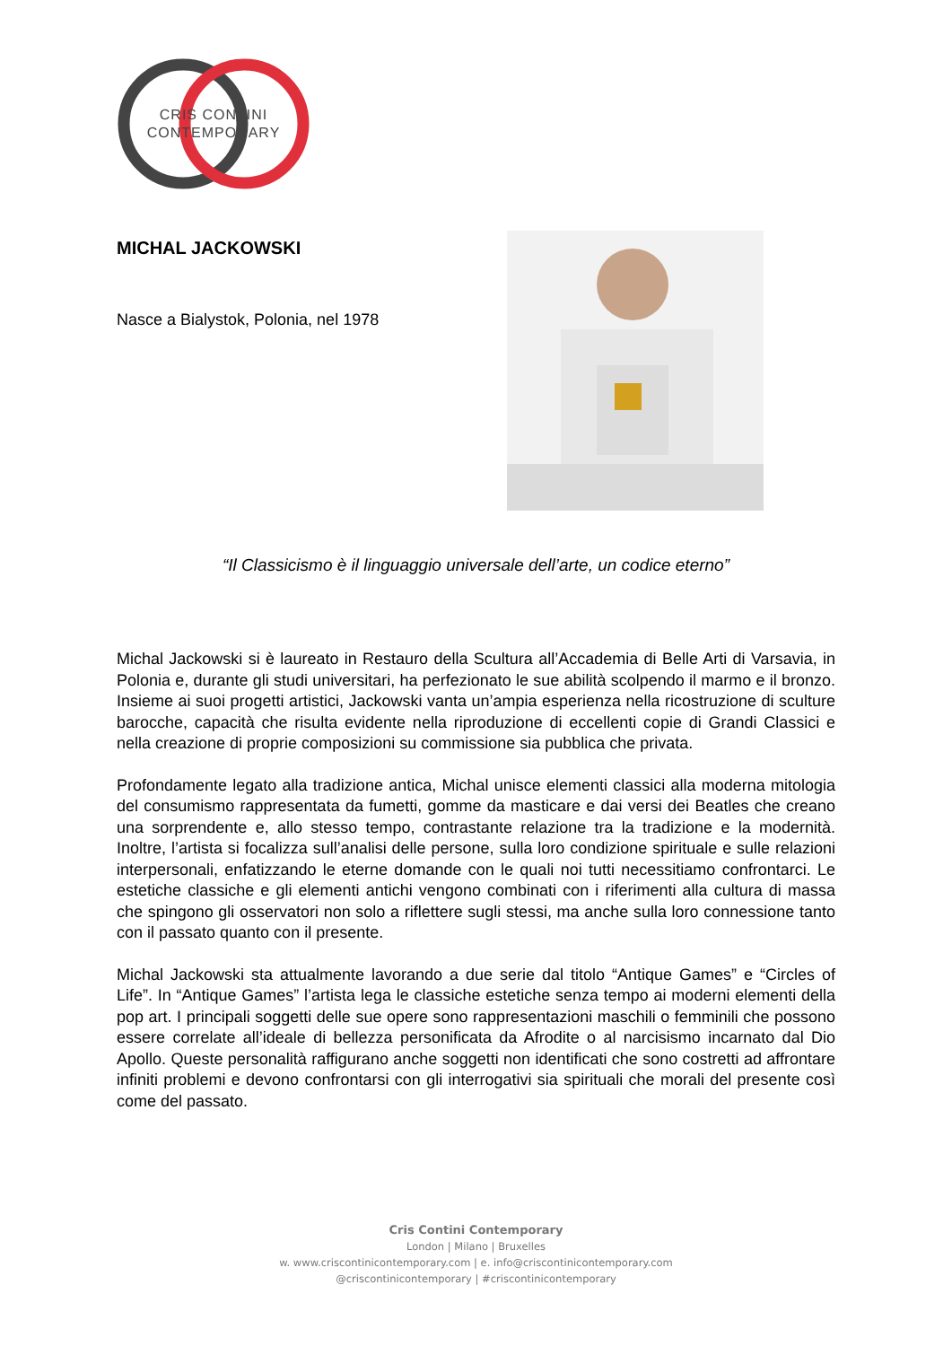CRIS CONTINI
CONTEMPORARY
MICHAL JACKOWSKI
Nasce a Bialystok, Polonia, nel 1978
“Il Classicismo è il linguaggio universale dell’arte, un codice eterno”
Michal Jackowski si è laureato in Restauro della Scultura all’Accademia di Belle Arti di Varsavia, in Polonia e, durante gli studi universitari, ha perfezionato le sue abilità scolpendo il marmo e il bronzo. Insieme ai suoi progetti artistici, Jackowski vanta un’ampia esperienza nella ricostruzione di sculture barocche, capacità che risulta evidente nella riproduzione di eccellenti copie di Grandi Classici e nella creazione di proprie composizioni su commissione sia pubblica che privata.
Profondamente legato alla tradizione antica, Michal unisce elementi classici alla moderna mitologia del consumismo rappresentata da fumetti, gomme da masticare e dai versi dei Beatles che creano una sorprendente e, allo stesso tempo, contrastante relazione tra la tradizione e la modernità. Inoltre, l’artista si focalizza sull’analisi delle persone, sulla loro condizione spirituale e sulle relazioni interpersonali, enfatizzando le eterne domande con le quali noi tutti necessitiamo confrontarci. Le estetiche classiche e gli elementi antichi vengono combinati con i riferimenti alla cultura di massa che spingono gli osservatori non solo a riflettere sugli stessi, ma anche sulla loro connessione tanto con il passato quanto con il presente.
Michal Jackowski sta attualmente lavorando a due serie dal titolo “Antique Games” e “Circles of Life”. In “Antique Games” l’artista lega le classiche estetiche senza tempo ai moderni elementi della pop art. I principali soggetti delle sue opere sono rappresentazioni maschili o femminili che possono essere correlate all’ideale di bellezza personificata da Afrodite o al narcisismo incarnato dal Dio Apollo. Queste personalità raffigurano anche soggetti non identificati che sono costretti ad affrontare infiniti problemi e devono confrontarsi con gli interrogativi sia spirituali che morali del presente così come del passato.
Cris Contini Contemporary
London | Milano | Bruxelles
w. www.criscontinicontemporary.com | e. info@criscontinicontemporary.com
@criscontinicontemporary | #criscontinicontemporary